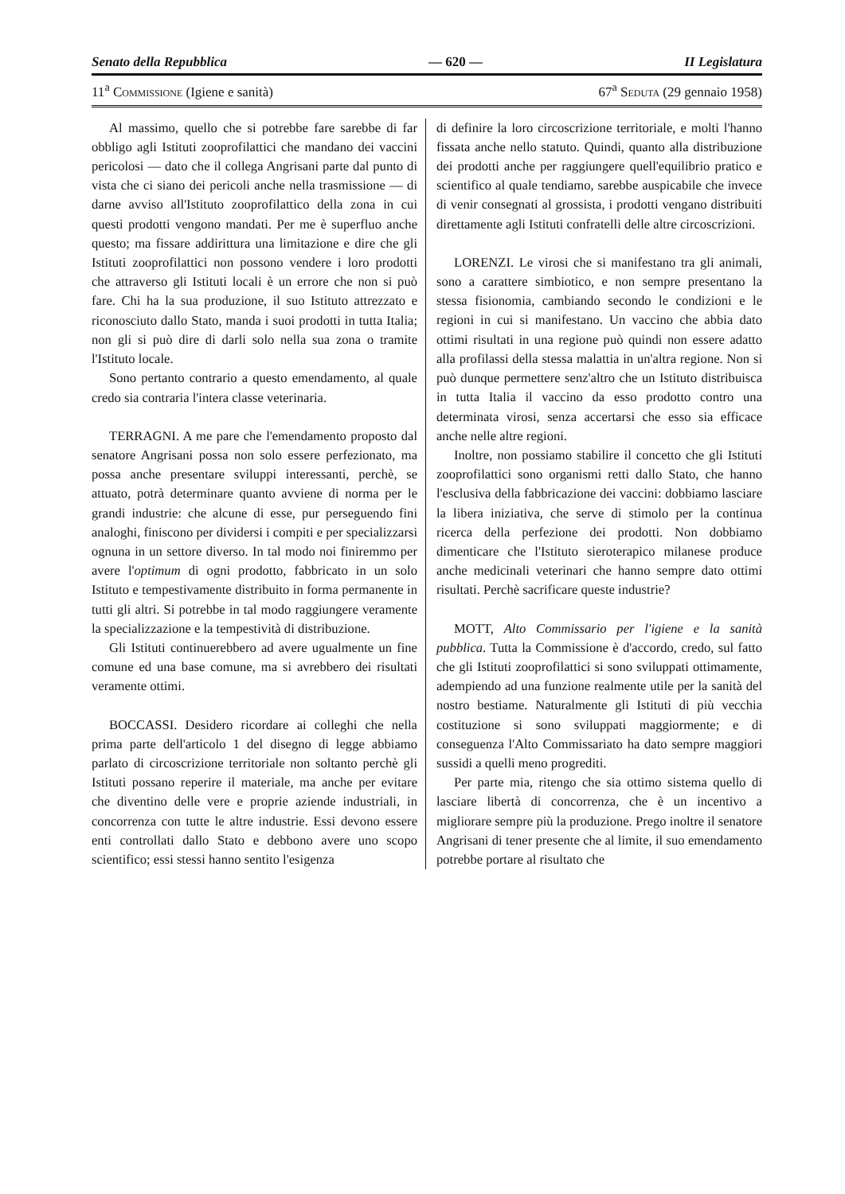Senato della Repubblica — 620 — II Legislatura
11<sup>a</sup> Commissione (Igiene e sanità) 67<sup>a</sup> Seduta (29 gennaio 1958)
Al massimo, quello che si potrebbe fare sarebbe di far obbligo agli Istituti zooprofilattici che mandano dei vaccini pericolosi — dato che il collega Angrisani parte dal punto di vista che ci siano dei pericoli anche nella trasmissione — di darne avviso all'Istituto zooprofilattico della zona in cui questi prodotti vengono mandati. Per me è superfluo anche questo; ma fissare addirittura una limitazione e dire che gli Istituti zooprofilattici non possono vendere i loro prodotti che attraverso gli Istituti locali è un errore che non si può fare. Chi ha la sua produzione, il suo Istituto attrezzato e riconosciuto dallo Stato, manda i suoi prodotti in tutta Italia; non gli si può dire di darli solo nella sua zona o tramite l'Istituto locale.
Sono pertanto contrario a questo emendamento, al quale credo sia contraria l'intera classe veterinaria.
TERRAGNI. A me pare che l'emendamento proposto dal senatore Angrisani possa non solo essere perfezionato, ma possa anche presentare sviluppi interessanti, perchè, se attuato, potrà determinare quanto avviene di norma per le grandi industrie: che alcune di esse, pur perseguendo fini analoghi, finiscono per dividersi i compiti e per specializzarsi ognuna in un settore diverso. In tal modo noi finiremmo per avere l'optimum di ogni prodotto, fabbricato in un solo Istituto e tempestivamente distribuito in forma permanente in tutti gli altri. Si potrebbe in tal modo raggiungere veramente la specializzazione e la tempestività di distribuzione.
Gli Istituti continuerebbero ad avere ugualmente un fine comune ed una base comune, ma si avrebbero dei risultati veramente ottimi.
BOCCASSI. Desidero ricordare ai colleghi che nella prima parte dell'articolo 1 del disegno di legge abbiamo parlato di circoscrizione territoriale non soltanto perchè gli Istituti possano reperire il materiale, ma anche per evitare che diventino delle vere e proprie aziende industriali, in concorrenza con tutte le altre industrie. Essi devono essere enti controllati dallo Stato e debbono avere uno scopo scientifico; essi stessi hanno sentito l'esigenza
di definire la loro circoscrizione territoriale, e molti l'hanno fissata anche nello statuto. Quindi, quanto alla distribuzione dei prodotti anche per raggiungere quell'equilibrio pratico e scientifico al quale tendiamo, sarebbe auspicabile che invece di venir consegnati al grossista, i prodotti vengano distribuiti direttamente agli Istituti confratelli delle altre circoscrizioni.
LORENZI. Le virosi che si manifestano tra gli animali, sono a carattere simbiotico, e non sempre presentano la stessa fisionomia, cambiando secondo le condizioni e le regioni in cui si manifestano. Un vaccino che abbia dato ottimi risultati in una regione può quindi non essere adatto alla profilassi della stessa malattia in un'altra regione. Non si può dunque permettere senz'altro che un Istituto distribuisca in tutta Italia il vaccino da esso prodotto contro una determinata virosi, senza accertarsi che esso sia efficace anche nelle altre regioni.
Inoltre, non possiamo stabilire il concetto che gli Istituti zooprofilattici sono organismi retti dallo Stato, che hanno l'esclusiva della fabbricazione dei vaccini: dobbiamo lasciare la libera iniziativa, che serve di stimolo per la continua ricerca della perfezione dei prodotti. Non dobbiamo dimenticare che l'Istituto sieroterapico milanese produce anche medicinali veterinari che hanno sempre dato ottimi risultati. Perchè sacrificare queste industrie?
MOTT, Alto Commissario per l'igiene e la sanità pubblica. Tutta la Commissione è d'accordo, credo, sul fatto che gli Istituti zooprofilattici si sono sviluppati ottimamente, adempiendo ad una funzione realmente utile per la sanità del nostro bestiame. Naturalmente gli Istituti di più vecchia costituzione si sono sviluppati maggiormente; e di conseguenza l'Alto Commissariato ha dato sempre maggiori sussidi a quelli meno progrediti.
Per parte mia, ritengo che sia ottimo sistema quello di lasciare libertà di concorrenza, che è un incentivo a migliorare sempre più la produzione. Prego inoltre il senatore Angrisani di tener presente che al limite, il suo emendamento potrebbe portare al risultato che